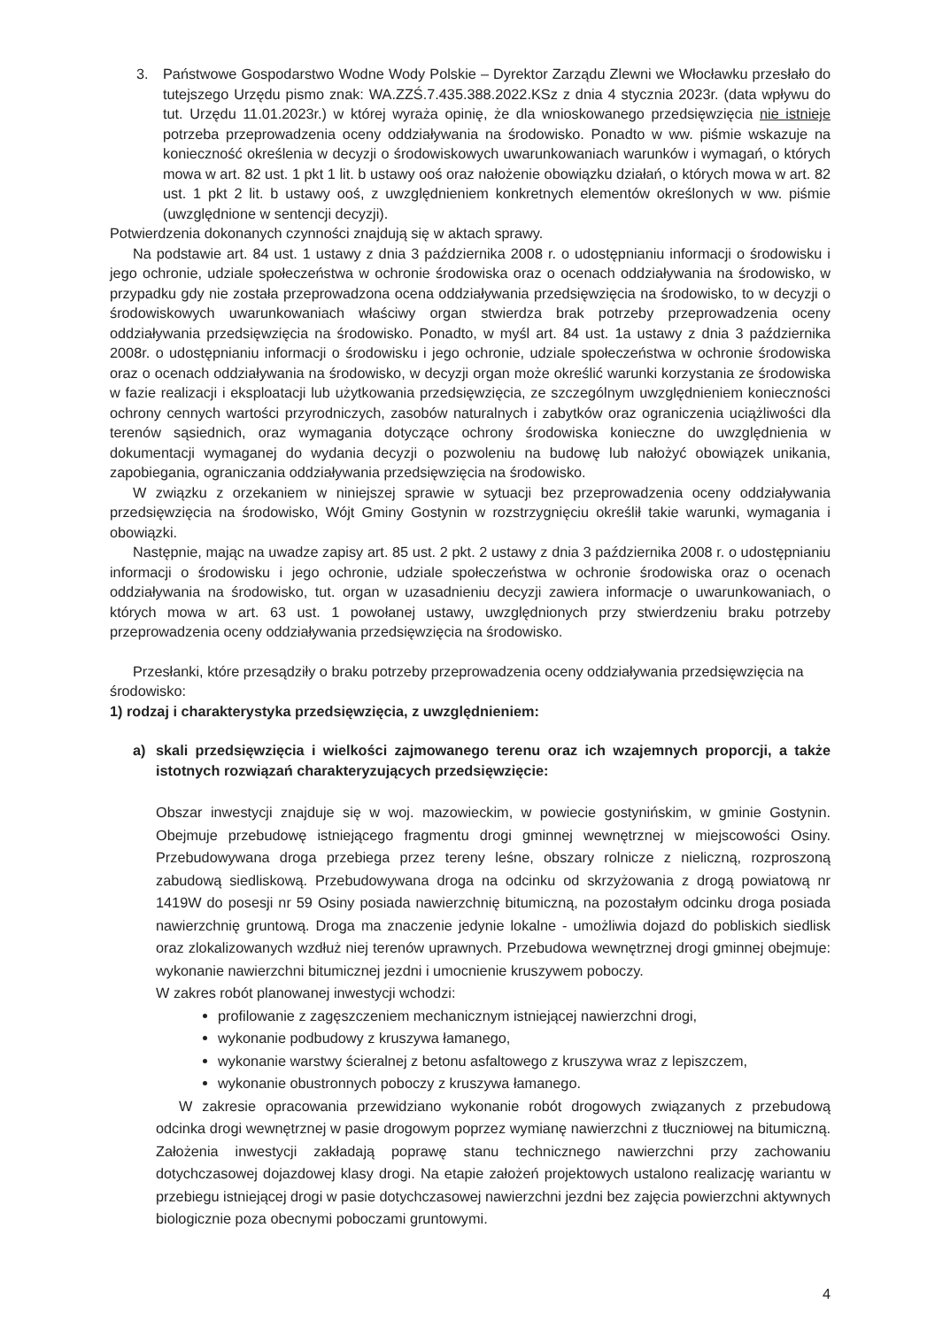3. Państwowe Gospodarstwo Wodne Wody Polskie – Dyrektor Zarządu Zlewni we Włocławku przesłało do tutejszego Urzędu pismo znak: WA.ZZŚ.7.435.388.2022.KSz z dnia 4 stycznia 2023r. (data wpływu do tut. Urzędu 11.01.2023r.) w której wyraża opinię, że dla wnioskowanego przedsięwzięcia nie istnieje potrzeba przeprowadzenia oceny oddziaływania na środowisko. Ponadto w ww. piśmie wskazuje na konieczność określenia w decyzji o środowiskowych uwarunkowaniach warunków i wymagań, o których mowa w art. 82 ust. 1 pkt 1 lit. b ustawy ooś oraz nałożenie obowiązku działań, o których mowa w art. 82 ust. 1 pkt 2 lit. b ustawy ooś, z uwzględnieniem konkretnych elementów określonych w ww. piśmie (uwzględnione w sentencji decyzji).
Potwierdzenia dokonanych czynności znajdują się w aktach sprawy.
Na podstawie art. 84 ust. 1 ustawy z dnia 3 października 2008 r. o udostępnianiu informacji o środowisku i jego ochronie, udziale społeczeństwa w ochronie środowiska oraz o ocenach oddziaływania na środowisko, w przypadku gdy nie została przeprowadzona ocena oddziaływania przedsięwzięcia na środowisko, to w decyzji o środowiskowych uwarunkowaniach właściwy organ stwierdza brak potrzeby przeprowadzenia oceny oddziaływania przedsięwzięcia na środowisko. Ponadto, w myśl art. 84 ust. 1a ustawy z dnia 3 października 2008r. o udostępnianiu informacji o środowisku i jego ochronie, udziale społeczeństwa w ochronie środowiska oraz o ocenach oddziaływania na środowisko, w decyzji organ może określić warunki korzystania ze środowiska w fazie realizacji i eksploatacji lub użytkowania przedsięwzięcia, ze szczególnym uwzględnieniem konieczności ochrony cennych wartości przyrodniczych, zasobów naturalnych i zabytków oraz ograniczenia uciążliwości dla terenów sąsiednich, oraz wymagania dotyczące ochrony środowiska konieczne do uwzględnienia w dokumentacji wymaganej do wydania decyzji o pozwoleniu na budowę lub nałożyć obowiązek unikania, zapobiegania, ograniczania oddziaływania przedsięwzięcia na środowisko.
W związku z orzekaniem w niniejszej sprawie w sytuacji bez przeprowadzenia oceny oddziaływania przedsięwzięcia na środowisko, Wójt Gminy Gostynin w rozstrzygnięciu określił takie warunki, wymagania i obowiązki.
Następnie, mając na uwadze zapisy art. 85 ust. 2 pkt. 2 ustawy z dnia 3 października 2008 r. o udostępnianiu informacji o środowisku i jego ochronie, udziale społeczeństwa w ochronie środowiska oraz o ocenach oddziaływania na środowisko, tut. organ w uzasadnieniu decyzji zawiera informacje o uwarunkowaniach, o których mowa w art. 63 ust. 1 powołanej ustawy, uwzględnionych przy stwierdzeniu braku potrzeby przeprowadzenia oceny oddziaływania przedsięwzięcia na środowisko.
Przesłanki, które przesądziły o braku potrzeby przeprowadzenia oceny oddziaływania przedsięwzięcia na środowisko:
1) rodzaj i charakterystyka przedsięwzięcia, z uwzględnieniem:
a) skali przedsięwzięcia i wielkości zajmowanego terenu oraz ich wzajemnych proporcji, a także istotnych rozwiązań charakteryzujących przedsięwzięcie:
Obszar inwestycji znajduje się w woj. mazowieckim, w powiecie gostynińskim, w gminie Gostynin. Obejmuje przebudowę istniejącego fragmentu drogi gminnej wewnętrznej w miejscowości Osiny. Przebudowywana droga przebiega przez tereny leśne, obszary rolnicze z nieliczną, rozproszoną zabudową siedliskową. Przebudowywana droga na odcinku od skrzyżowania z drogą powiatową nr 1419W do posesji nr 59 Osiny posiada nawierzchnię bitumiczną, na pozostałym odcinku droga posiada nawierzchnię gruntową. Droga ma znaczenie jedynie lokalne - umożliwia dojazd do pobliskich siedlisk oraz zlokalizowanych wzdłuż niej terenów uprawnych. Przebudowa wewnętrznej drogi gminnej obejmuje: wykonanie nawierzchni bitumicznej jezdni i umocnienie kruszywem poboczy.
W zakres robót planowanej inwestycji wchodzi:
profilowanie z zagęszczeniem mechanicznym istniejącej nawierzchni drogi,
wykonanie podbudowy z kruszywa łamanego,
wykonanie warstwy ścieralnej z betonu asfaltowego z kruszywa wraz z lepiszczem,
wykonanie obustronnych poboczy z kruszywa łamanego.
W zakresie opracowania przewidziano wykonanie robót drogowych związanych z przebudową odcinka drogi wewnętrznej w pasie drogowym poprzez wymianę nawierzchni z tłuczniowej na bitumiczną. Założenia inwestycji zakładają poprawę stanu technicznego nawierzchni przy zachowaniu dotychczasowej dojazdowej klasy drogi. Na etapie założeń projektowych ustalono realizację wariantu w przebiegu istniejącej drogi w pasie dotychczasowej nawierzchni jezdni bez zajęcia powierzchni aktywnych biologicznie poza obecnymi poboczami gruntowymi.
4